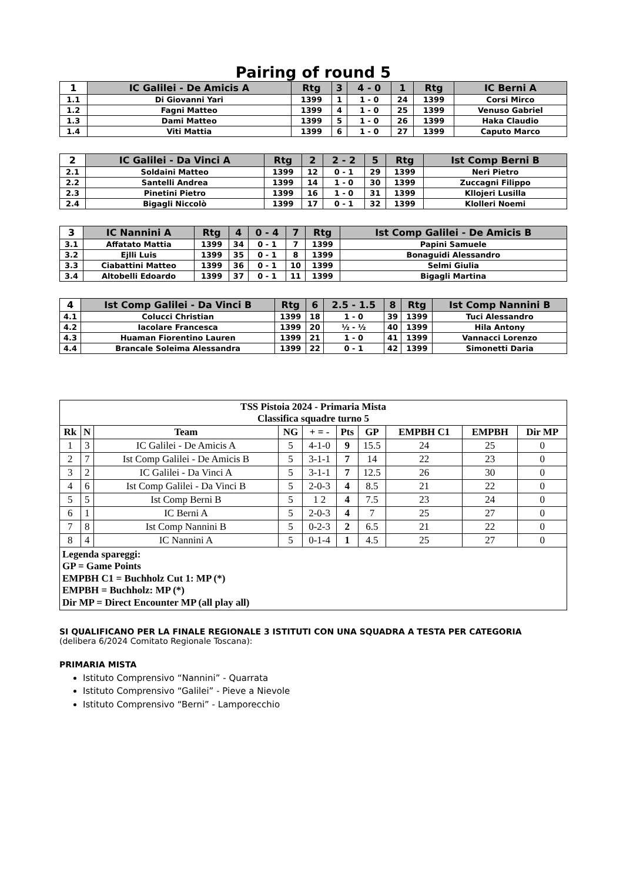Pairing of round 5
| 1 | IC Galilei - De Amicis A | Rtg | 3 | 4 - 0 | 1 | Rtg | IC Berni A |
| --- | --- | --- | --- | --- | --- | --- | --- |
| 1.1 | Di Giovanni Yari | 1399 | 1 | 1 - 0 | 24 | 1399 | Corsi Mirco |
| 1.2 | Fagni Matteo | 1399 | 4 | 1 - 0 | 25 | 1399 | Venuso Gabriel |
| 1.3 | Dami Matteo | 1399 | 5 | 1 - 0 | 26 | 1399 | Haka Claudio |
| 1.4 | Viti Mattia | 1399 | 6 | 1 - 0 | 27 | 1399 | Caputo Marco |
| 2 | IC Galilei - Da Vinci A | Rtg | 2 | 2 - 2 | 5 | Rtg | Ist Comp Berni B |
| --- | --- | --- | --- | --- | --- | --- | --- |
| 2.1 | Soldaini Matteo | 1399 | 12 | 0 - 1 | 29 | 1399 | Neri Pietro |
| 2.2 | Santelli Andrea | 1399 | 14 | 1 - 0 | 30 | 1399 | Zuccagni Filippo |
| 2.3 | Pinetini Pietro | 1399 | 16 | 1 - 0 | 31 | 1399 | Kllojeri Lusilla |
| 2.4 | Bigagli Niccolò | 1399 | 17 | 0 - 1 | 32 | 1399 | Klolleri Noemi |
| 3 | IC Nannini A | Rtg | 4 | 0 - 4 | 7 | Rtg | Ist Comp Galilei - De Amicis B |
| --- | --- | --- | --- | --- | --- | --- | --- |
| 3.1 | Affatato Mattia | 1399 | 34 | 0 - 1 | 7 | 1399 | Papini Samuele |
| 3.2 | Ejlli Luis | 1399 | 35 | 0 - 1 | 8 | 1399 | Bonaguidi Alessandro |
| 3.3 | Ciabattini Matteo | 1399 | 36 | 0 - 1 | 10 | 1399 | Selmi Giulia |
| 3.4 | Altobelli Edoardo | 1399 | 37 | 0 - 1 | 11 | 1399 | Bigagli Martina |
| 4 | Ist Comp Galilei - Da Vinci B | Rtg | 6 | 2.5 - 1.5 | 8 | Rtg | Ist Comp Nannini B |
| --- | --- | --- | --- | --- | --- | --- | --- |
| 4.1 | Colucci Christian | 1399 | 18 | 1 - 0 | 39 | 1399 | Tuci Alessandro |
| 4.2 | Iacolare Francesca | 1399 | 20 | ½ - ½ | 40 | 1399 | Hila Antony |
| 4.3 | Huaman Fiorentino Lauren | 1399 | 21 | 1 - 0 | 41 | 1399 | Vannacci Lorenzo |
| 4.4 | Brancale Soleima Alessandra | 1399 | 22 | 0 - 1 | 42 | 1399 | Simonetti Daria |
| TSS Pistoia 2024 - Primaria Mista Classifica squadre turno 5 | | | | | | | | | |
| Rk | N | Team | NG | + = - | Pts | GP | EMPBH C1 | EMPBH | Dir MP |
| 1 | 3 | IC Galilei - De Amicis A | 5 | 4-1-0 | 9 | 15.5 | 24 | 25 | 0 |
| 2 | 7 | Ist Comp Galilei - De Amicis B | 5 | 3-1-1 | 7 | 14 | 22 | 23 | 0 |
| 3 | 2 | IC Galilei - Da Vinci A | 5 | 3-1-1 | 7 | 12.5 | 26 | 30 | 0 |
| 4 | 6 | Ist Comp Galilei - Da Vinci B | 5 | 2-0-3 | 4 | 8.5 | 21 | 22 | 0 |
| 5 | 5 | Ist Comp Berni B | 5 | 1 2 | 4 | 7.5 | 23 | 24 | 0 |
| 6 | 1 | IC Berni A | 5 | 2-0-3 | 4 | 7 | 25 | 27 | 0 |
| 7 | 8 | Ist Comp Nannini B | 5 | 0-2-3 | 2 | 6.5 | 21 | 22 | 0 |
| 8 | 4 | IC Nannini A | 5 | 0-1-4 | 1 | 4.5 | 25 | 27 | 0 |
| Legenda spareggi: GP = Game Points EMPBH C1 = Buchholz Cut 1: MP (*) EMPBH = Buchholz: MP (*) Dir MP = Direct Encounter MP (all play all) | | | | | | | | | |
SI QUALIFICANO PER LA FINALE REGIONALE 3 ISTITUTI CON UNA SQUADRA A TESTA PER CATEGORIA
(delibera 6/2024 Comitato Regionale Toscana):
PRIMARIA MISTA
Istituto Comprensivo “Nannini” - Quarrata
Istituto Comprensivo “Galilei” - Pieve a Nievole
Istituto Comprensivo “Berni” - Lamporecchio